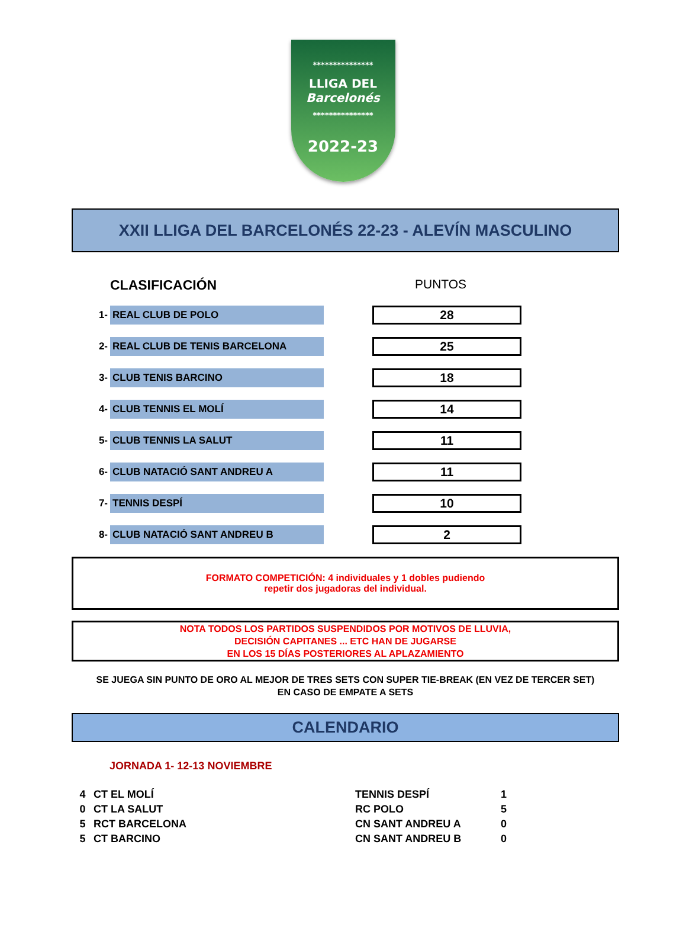***************
LLIGA DEL
Barcelonés
***************
2022-23
XXII LLIGA DEL BARCELONÉS 22-23 - ALEVÍN MASCULINO
CLASIFICACIÓN PUNTOS
| 1- | REAL CLUB DE POLO | | 28 |
| 2- | REAL CLUB DE TENIS BARCELONA | | 25 |
| 3- | CLUB TENIS BARCINO | | 18 |
| 4- | CLUB TENNIS EL MOLÍ | | 14 |
| 5- | CLUB TENNIS LA SALUT | | 11 |
| 6- | CLUB NATACIÓ SANT ANDREU A | | 11 |
| 7- | TENNIS DESPÍ | | 10 |
| 8- | CLUB NATACIÓ SANT ANDREU B | | 2 |
FORMATO COMPETICIÓN: 4 individuales y 1 dobles pudiendo
repetir dos jugadoras del individual.
NOTA TODOS LOS PARTIDOS SUSPENDIDOS POR MOTIVOS DE LLUVIA,
DECISIÓN CAPITANES ... ETC HAN DE JUGARSE
EN LOS 15 DÍAS POSTERIORES AL APLAZAMIENTO
SE JUEGA SIN PUNTO DE ORO AL MEJOR DE TRES SETS CON SUPER TIE-BREAK (EN VEZ DE TERCER SET)
EN CASO DE EMPATE A SETS
CALENDARIO
JORNADA 1- 12-13 NOVIEMBRE
| 4 | CT EL MOLÍ | TENNIS DESPÍ | 1 |
| 0 | CT LA SALUT | RC POLO | 5 |
| 5 | RCT BARCELONA | CN SANT ANDREU A | 0 |
| 5 | CT BARCINO | CN SANT ANDREU B | 0 |